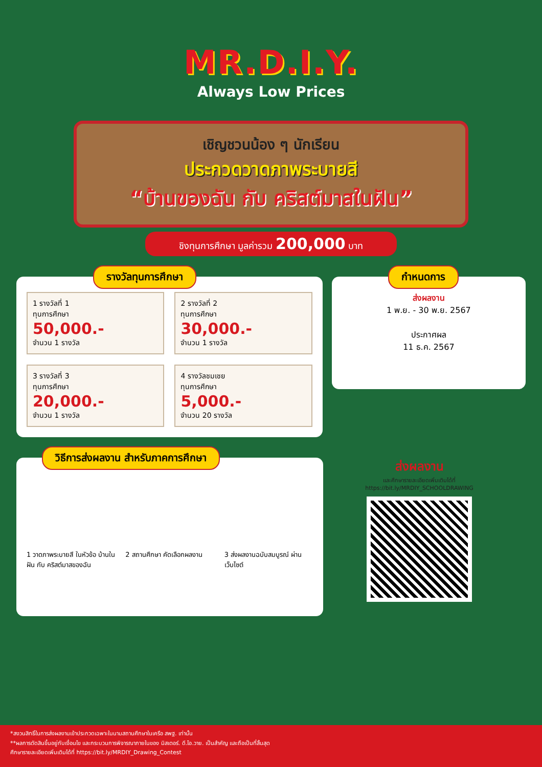MR.D.I.Y.
Always Low Prices
เชิญชวนน้อง ๆ นักเรียน
ประกวดวาดภาพระบายสี
“บ้านของฉัน กับ คริสต์มาสในฝัน”
ชิงทุนการศึกษา มูลค่ารวม 200,000 บาท
รางวัลทุนการศึกษา
1 รางวัลที่ 1
ทุนการศึกษา
50,000.-
จำนวน 1 รางวัล
2 รางวัลที่ 2
ทุนการศึกษา
30,000.-
จำนวน 1 รางวัล
3 รางวัลที่ 3
ทุนการศึกษา
20,000.-
จำนวน 1 รางวัล
4 รางวัลชมเชย
ทุนการศึกษา
5,000.-
จำนวน 20 รางวัล
กำหนดการ
ส่งผลงาน
1 พ.ย. - 30 พ.ย. 2567
ประกาศผล
11 ธ.ค. 2567
วิธีการส่งผลงาน สำหรับภาคการศึกษา
1 วาดภาพระบายสี ในหัวข้อ บ้านในฝัน กับ คริสต์มาสของฉัน
2 สถานศึกษา คัดเลือกผลงาน 3 ส่งผลงานฉบับสมบูรณ์ ผ่านเว็บไซต์
ส่งผลงาน
และศึกษารายละเอียดเพิ่มเติมได้ที่
https://bit.ly/MRDIY_SCHOOLDRAWING
*สงวนสิทธิ์ในการส่งผลงานเข้าประกวดเฉพาะในนามสถานศึกษาในเครือ สพฐ. เท่านั้น
**ผลการตัดสินขึ้นอยู่กับเงื่อนไข และกระบวนการพิจารณาภายในของ มิสเตอร์. ดี.ไอ.วาย. เป็นสำคัญ และถือเป็นที่สิ้นสุด
ศึกษารายละเอียดเพิ่มเติมได้ที่ https://bit.ly/MRDIY_Drawing_Contest